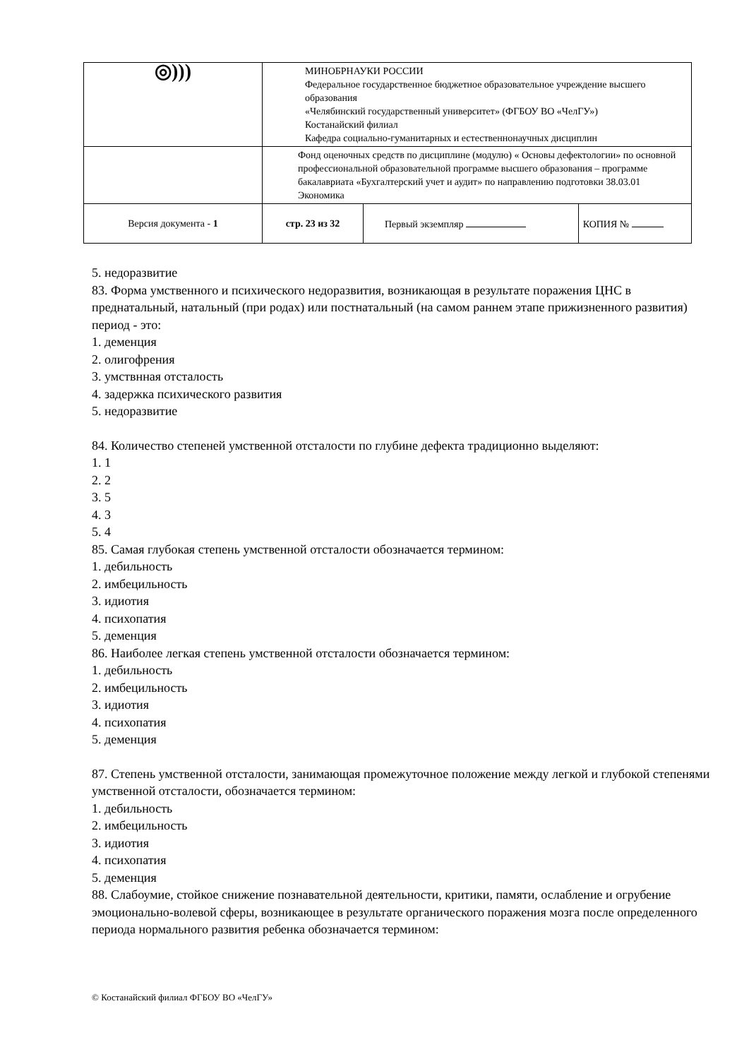| ◎))) | МИНОБРНАУКИ РОССИИ Федеральное государственное бюджетное образовательное учреждение высшего образования «Челябинский государственный университет» (ФГБОУ ВО «ЧелГУ») Костанайский филиал Кафедра социально-гуманитарных и естественнонаучных дисциплин | | |
| | Фонд оценочных средств по дисциплине (модулю) « Основы дефектологии» по основной профессиональной образовательной программе высшего образования – программе бакалавриата «Бухгалтерский учет и аудит» по направлению подготовки 38.03.01 Экономика | | |
| Версия документа - 1 | стр. 23 из 32 | Первый экземпляр | КОПИЯ № |
5. недоразвитие
83. Форма умственного и психического недоразвития, возникающая в результате поражения ЦНС в преднатальный, натальный (при родах) или постнатальный (на самом раннем этапе прижизненного развития) период - это:
1. деменция
2. олигофрения
3. умствнная отсталость
4. задержка психического развития
5. недоразвитие
84. Количество степеней умственной отсталости по глубине дефекта традиционно выделяют:
1. 1
2. 2
3. 5
4. 3
5. 4
85. Самая глубокая степень умственной отсталости обозначается термином:
1. дебильность
2. имбецильность
3. идиотия
4. психопатия
5. деменция
86. Наиболее легкая степень умственной отсталости обозначается термином:
1. дебильность
2. имбецильность
3. идиотия
4. психопатия
5. деменция
87. Степень умственной отсталости, занимающая промежуточное положение между легкой и глубокой степенями умственной отсталости, обозначается термином:
1. дебильность
2. имбецильность
3. идиотия
4. психопатия
5. деменция
88. Слабоумие, стойкое снижение познавательной деятельности, критики, памяти, ослабление и огрубение эмоционально-волевой сферы, возникающее в результате органического поражения мозга после определенного периода нормального развития ребенка обозначается термином:
© Костанайский филиал ФГБОУ ВО «ЧелГУ»